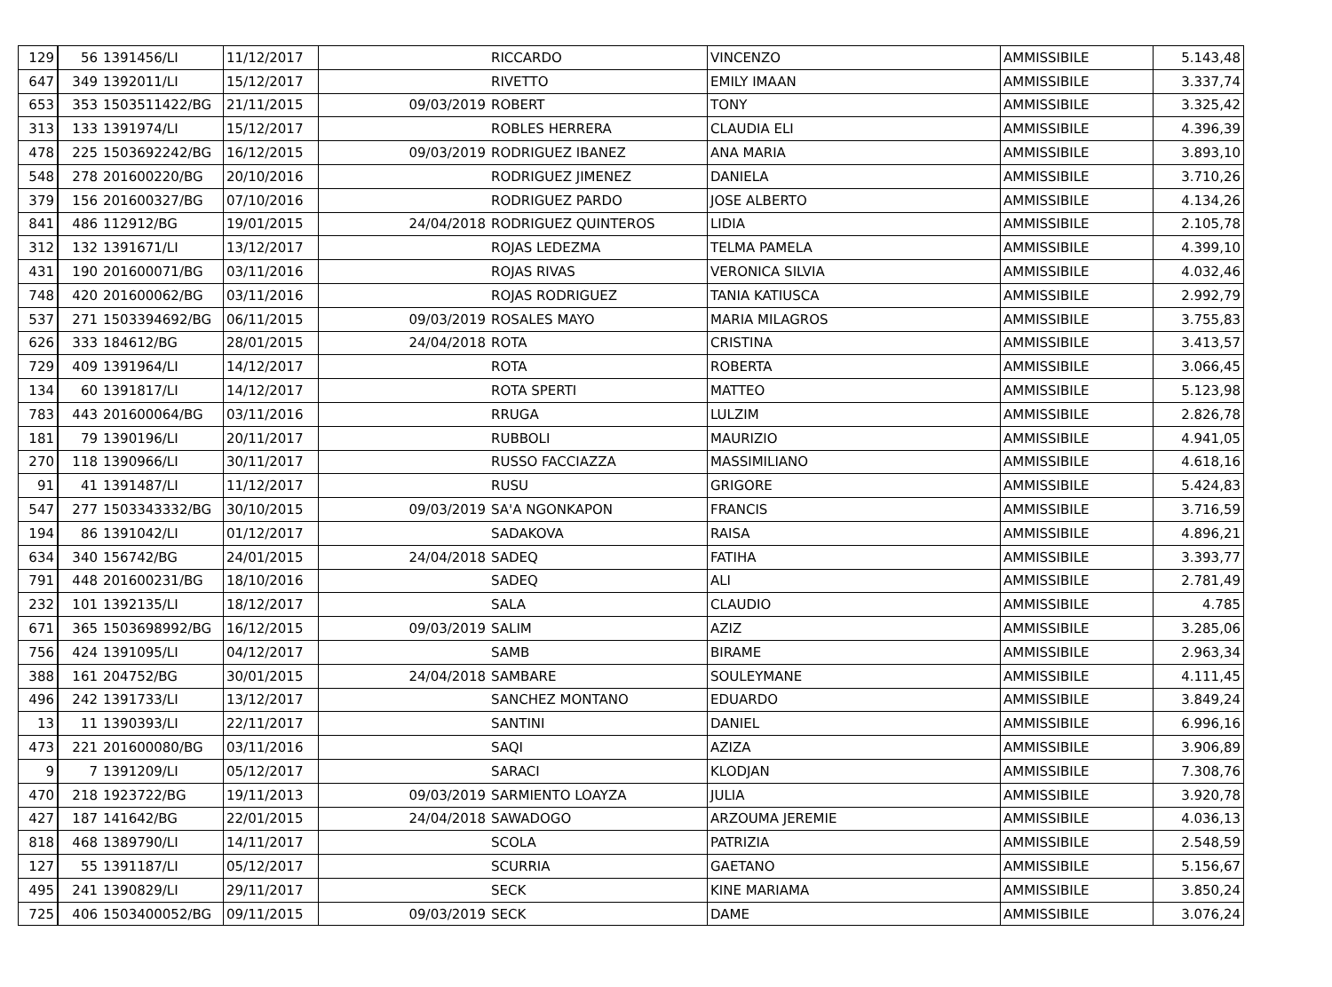| 129 | 56 | 1391456/LI | 11/12/2017 | | RICCARDO | VINCENZO | AMMISSIBILE | 5.143,48 |
| 647 | 349 | 1392011/LI | 15/12/2017 | | RIVETTO | EMILY IMAAN | AMMISSIBILE | 3.337,74 |
| 653 | 353 | 1503511422/BG | 21/11/2015 | 09/03/2019 | ROBERT | TONY | AMMISSIBILE | 3.325,42 |
| 313 | 133 | 1391974/LI | 15/12/2017 | | ROBLES HERRERA | CLAUDIA ELI | AMMISSIBILE | 4.396,39 |
| 478 | 225 | 1503692242/BG | 16/12/2015 | 09/03/2019 | RODRIGUEZ IBANEZ | ANA MARIA | AMMISSIBILE | 3.893,10 |
| 548 | 278 | 201600220/BG | 20/10/2016 | | RODRIGUEZ JIMENEZ | DANIELA | AMMISSIBILE | 3.710,26 |
| 379 | 156 | 201600327/BG | 07/10/2016 | | RODRIGUEZ PARDO | JOSE ALBERTO | AMMISSIBILE | 4.134,26 |
| 841 | 486 | 112912/BG | 19/01/2015 | 24/04/2018 | RODRIGUEZ QUINTEROS | LIDIA | AMMISSIBILE | 2.105,78 |
| 312 | 132 | 1391671/LI | 13/12/2017 | | ROJAS LEDEZMA | TELMA PAMELA | AMMISSIBILE | 4.399,10 |
| 431 | 190 | 201600071/BG | 03/11/2016 | | ROJAS RIVAS | VERONICA SILVIA | AMMISSIBILE | 4.032,46 |
| 748 | 420 | 201600062/BG | 03/11/2016 | | ROJAS RODRIGUEZ | TANIA KATIUSCA | AMMISSIBILE | 2.992,79 |
| 537 | 271 | 1503394692/BG | 06/11/2015 | 09/03/2019 | ROSALES MAYO | MARIA MILAGROS | AMMISSIBILE | 3.755,83 |
| 626 | 333 | 184612/BG | 28/01/2015 | 24/04/2018 | ROTA | CRISTINA | AMMISSIBILE | 3.413,57 |
| 729 | 409 | 1391964/LI | 14/12/2017 | | ROTA | ROBERTA | AMMISSIBILE | 3.066,45 |
| 134 | 60 | 1391817/LI | 14/12/2017 | | ROTA SPERTI | MATTEO | AMMISSIBILE | 5.123,98 |
| 783 | 443 | 201600064/BG | 03/11/2016 | | RRUGA | LULZIM | AMMISSIBILE | 2.826,78 |
| 181 | 79 | 1390196/LI | 20/11/2017 | | RUBBOLI | MAURIZIO | AMMISSIBILE | 4.941,05 |
| 270 | 118 | 1390966/LI | 30/11/2017 | | RUSSO FACCIAZZA | MASSIMILIANO | AMMISSIBILE | 4.618,16 |
| 91 | 41 | 1391487/LI | 11/12/2017 | | RUSU | GRIGORE | AMMISSIBILE | 5.424,83 |
| 547 | 277 | 1503343332/BG | 30/10/2015 | 09/03/2019 | SA'A NGONKAPON | FRANCIS | AMMISSIBILE | 3.716,59 |
| 194 | 86 | 1391042/LI | 01/12/2017 | | SADAKOVA | RAISA | AMMISSIBILE | 4.896,21 |
| 634 | 340 | 156742/BG | 24/01/2015 | 24/04/2018 | SADEQ | FATIHA | AMMISSIBILE | 3.393,77 |
| 791 | 448 | 201600231/BG | 18/10/2016 | | SADEQ | ALI | AMMISSIBILE | 2.781,49 |
| 232 | 101 | 1392135/LI | 18/12/2017 | | SALA | CLAUDIO | AMMISSIBILE | 4.785 |
| 671 | 365 | 1503698992/BG | 16/12/2015 | 09/03/2019 | SALIM | AZIZ | AMMISSIBILE | 3.285,06 |
| 756 | 424 | 1391095/LI | 04/12/2017 | | SAMB | BIRAME | AMMISSIBILE | 2.963,34 |
| 388 | 161 | 204752/BG | 30/01/2015 | 24/04/2018 | SAMBARE | SOULEYMANE | AMMISSIBILE | 4.111,45 |
| 496 | 242 | 1391733/LI | 13/12/2017 | | SANCHEZ MONTANO | EDUARDO | AMMISSIBILE | 3.849,24 |
| 13 | 11 | 1390393/LI | 22/11/2017 | | SANTINI | DANIEL | AMMISSIBILE | 6.996,16 |
| 473 | 221 | 201600080/BG | 03/11/2016 | | SAQI | AZIZA | AMMISSIBILE | 3.906,89 |
| 9 | 7 | 1391209/LI | 05/12/2017 | | SARACI | KLODJAN | AMMISSIBILE | 7.308,76 |
| 470 | 218 | 1923722/BG | 19/11/2013 | 09/03/2019 | SARMIENTO LOAYZA | JULIA | AMMISSIBILE | 3.920,78 |
| 427 | 187 | 141642/BG | 22/01/2015 | 24/04/2018 | SAWADOGO | ARZOUMA JEREMIE | AMMISSIBILE | 4.036,13 |
| 818 | 468 | 1389790/LI | 14/11/2017 | | SCOLA | PATRIZIA | AMMISSIBILE | 2.548,59 |
| 127 | 55 | 1391187/LI | 05/12/2017 | | SCURRIA | GAETANO | AMMISSIBILE | 5.156,67 |
| 495 | 241 | 1390829/LI | 29/11/2017 | | SECK | KINE MARIAMA | AMMISSIBILE | 3.850,24 |
| 725 | 406 | 1503400052/BG | 09/11/2015 | 09/03/2019 | SECK | DAME | AMMISSIBILE | 3.076,24 |